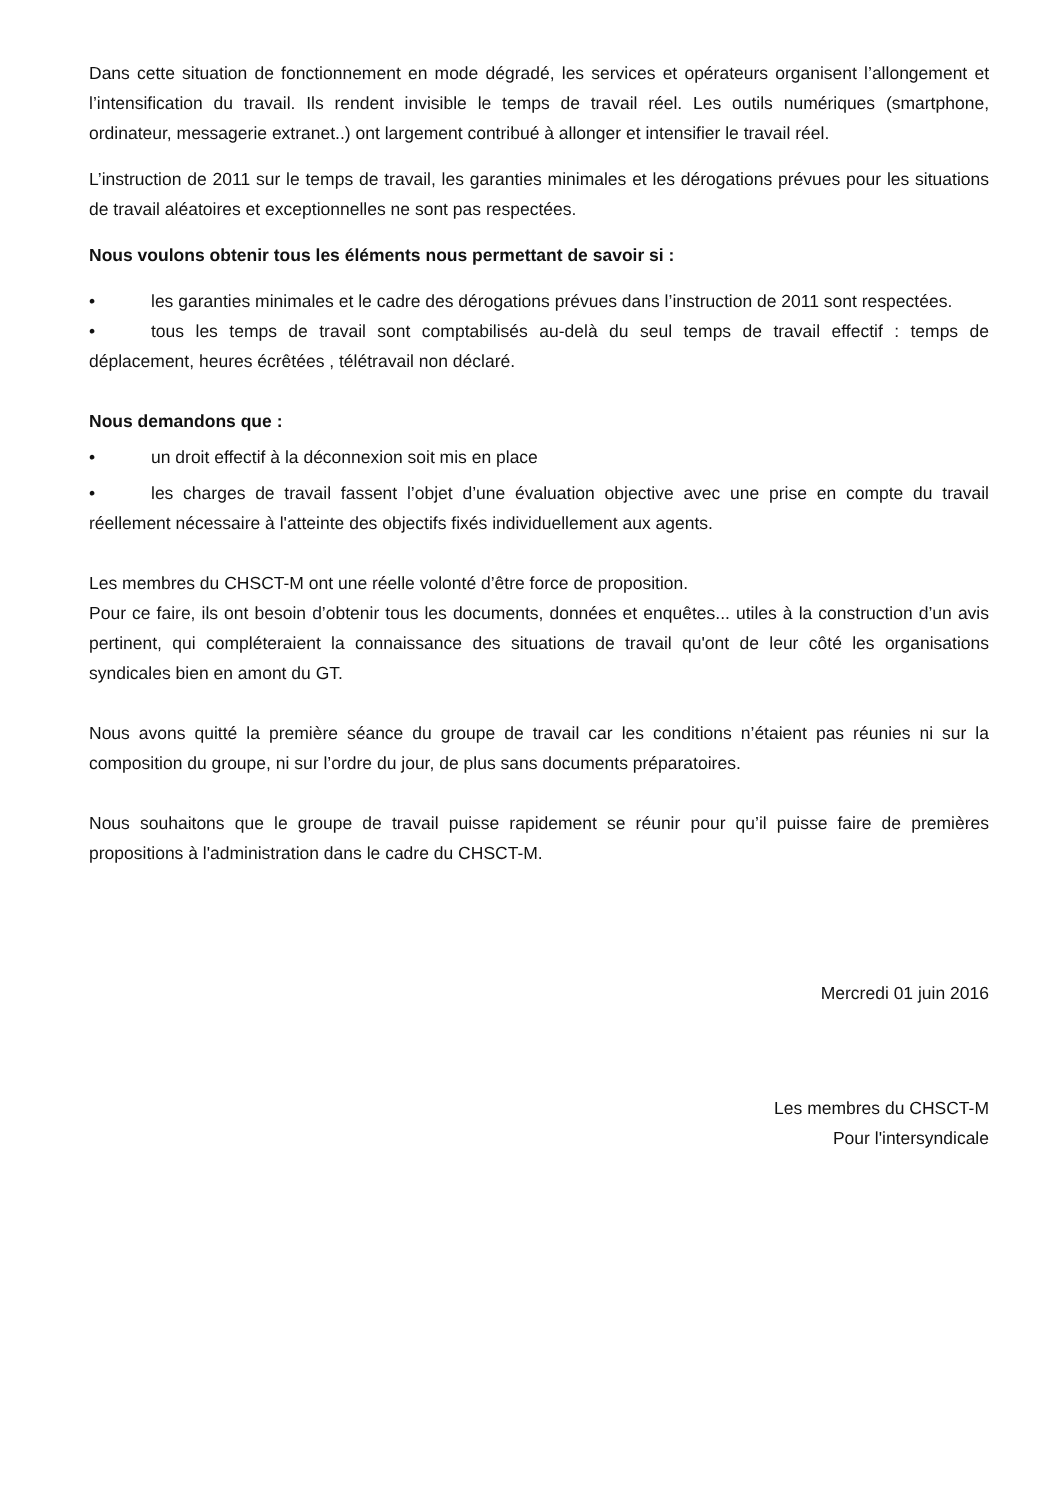Dans cette situation de fonctionnement en mode dégradé, les services et opérateurs organisent l’allongement et l’intensification du travail. Ils rendent invisible le temps de travail réel. Les outils numériques (smartphone, ordinateur, messagerie extranet..) ont largement contribué à allonger et intensifier le travail réel.
L’instruction de 2011 sur le temps de travail, les garanties minimales et les dérogations prévues pour les situations de travail aléatoires et exceptionnelles ne sont pas respectées.
Nous voulons obtenir tous les éléments nous permettant de savoir si :
• les garanties minimales et le cadre des dérogations prévues dans l’instruction de 2011 sont respectées.
• tous les temps de travail sont comptabilisés au-delà du seul temps de travail effectif : temps de déplacement, heures écrêtées , télétravail non déclaré.
Nous demandons que :
• un droit effectif à la déconnexion soit mis en place
• les charges de travail fassent l’objet d’une évaluation objective avec une prise en compte du travail réellement nécessaire à l'atteinte des objectifs fixés individuellement aux agents.
Les membres du CHSCT-M ont une réelle volonté d’être force de proposition.
Pour ce faire, ils ont besoin d’obtenir tous les documents, données et enquêtes... utiles à la construction d’un avis pertinent, qui compléteraient la connaissance des situations de travail qu'ont de leur côté les organisations syndicales bien en amont du GT.
Nous avons quitté la première séance du groupe de travail car les conditions n’étaient pas réunies ni sur la composition du groupe, ni sur l’ordre du jour, de plus sans documents préparatoires.
Nous souhaitons que le groupe de travail puisse rapidement se réunir pour qu’il puisse faire de premières propositions à l'administration dans le cadre du CHSCT-M.
Mercredi 01 juin 2016
Les membres du CHSCT-M
Pour l'intersyndicale